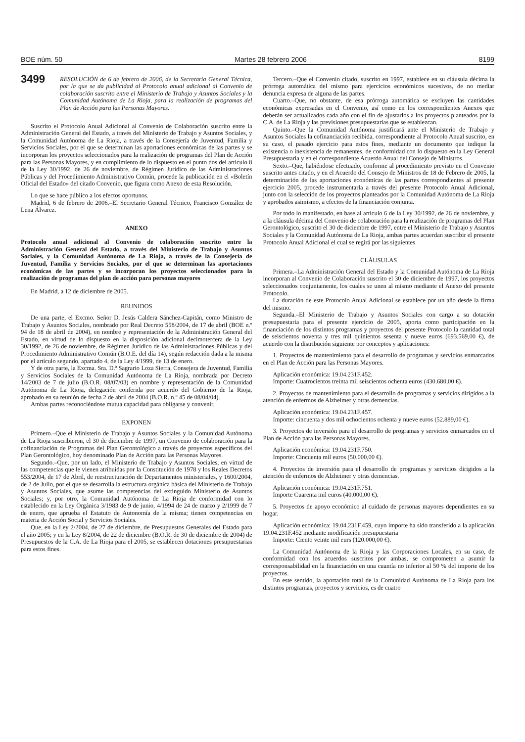BOE núm. 50 Martes 28 febrero 2006 8199
3499 RESOLUCIÓN de 6 de febrero de 2006, de la Secretaría General Técnica, por la que se da publicidad al Protocolo anual adicional al Convenio de colaboración suscrito entre el Ministerio de Trabajo y Asuntos Sociales y la Comunidad Autónoma de La Rioja, para la realización de programas del Plan de Acción para las Personas Mayores.
Suscrito el Protocolo Anual Adicional al Convenio de Colaboración suscrito entre la Administración General del Estado, a través del Ministerio de Trabajo y Asuntos Sociales, y la Comunidad Autónoma de La Rioja, a través de la Consejería de Juventud, Familia y Servicios Sociales, por el que se determinan las aportaciones económicas de las partes y se incorporan los proyectos seleccionados para la realización de programas del Plan de Acción para las Personas Mayores, y en cumplimiento de lo dispuesto en el punto dos del artículo 8 de la Ley 30/1992, de 26 de noviembre, de Régimen Jurídico de las Administraciones Públicas y del Procedimiento Administrativo Común, procede la publicación en el «Boletín Oficial del Estado» del citado Convenio, que figura como Anexo de esta Resolución.
Lo que se hace público a los efectos oportunos.
Madrid, 6 de febrero de 2006.–El Secretario General Técnico, Francisco González de Lena Álvarez.
ANEXO
Protocolo anual adicional al Convenio de colaboración suscrito entre la Administración General del Estado, a través del Ministerio de Trabajo y Asuntos Sociales, y la Comunidad Autónoma de La Rioja, a través de la Consejería de Juventud, Familia y Servicios Sociales, por el que se determinan las aportaciones económicas de las partes y se incorporan los proyectos seleccionados para la realización de programas del plan de acción para personas mayores
En Madrid, a 12 de diciembre de 2005.
REUNIDOS
De una parte, el Excmo. Señor D. Jesús Caldera Sánchez-Capitán, como Ministro de Trabajo y Asuntos Sociales, nombrado por Real Decreto 558/2004, de 17 de abril (BOE n.º 94 de 18 de abril de 2004), en nombre y representación de la Administración General del Estado, en virtud de lo dispuesto en la disposición adicional decimotercera de la Ley 30/1992, de 26 de noviembre, de Régimen Jurídico de las Administraciones Públicas y del Procedimiento Administrativo Común (B.O.E. del día 14), según redacción dada a la misma por el artículo segundo, apartado 4, de la Ley 4/1999, de 13 de enero.
Y de otra parte, la Excma. Sra. D.ª Sagrario Loza Sierra, Consejera de Juventud, Familia y Servicios Sociales de la Comunidad Autónoma de La Rioja, nombrada por Decreto 14/2003 de 7 de julio (B.O.R. 08/07/03) en nombre y representación de la Comunidad Autónoma de La Rioja, delegación conferida por acuerdo del Gobierno de la Rioja, aprobado en su reunión de fecha 2 de abril de 2004 (B.O.R. n.º 45 de 08/04/04).
Ambas partes reconociéndose mutua capacidad para obligarse y convenir,
EXPONEN
Primero.–Que el Ministerio de Trabajo y Asuntos Sociales y la Comunidad Autónoma de La Rioja suscribieron, el 30 de diciembre de 1997, un Convenio de colaboración para la cofinanciación de Programas del Plan Gerontológico a través de proyectos específicos del Plan Gerontológico, hoy denominado Plan de Acción para las Personas Mayores.
Segundo.–Que, por un lado, el Ministerio de Trabajo y Asuntos Sociales, en virtud de las competencias que le vienen atribuidas por la Constitución de 1978 y los Reales Decretos 553/2004, de 17 de Abril, de reestructuración de Departamentos ministeriales, y 1600/2004, de 2 de Julio, por el que se desarrolla la estructura orgánica básica del Ministerio de Trabajo y Asuntos Sociales, que asume las competencias del extinguido Ministerio de Asuntos Sociales; y, por otro, la Comunidad Autónoma de La Rioja de conformidad con lo establecido en la Ley Orgánica 3/1983 de 9 de junio, 4/1994 de 24 de marzo y 2/1999 de 7 de enero, que aprueba el Estatuto de Autonomía de la misma; tienen competencias en materia de Acción Social y Servicios Sociales.
Que, en la Ley 2/2004, de 27 de diciembre, de Presupuestos Generales del Estado para el año 2005; y en la Ley 8/2004, de 22 de diciembre (B.O.R. de 30 de diciembre de 2004) de Presupuestos de la C.A. de La Rioja para el 2005, se establecen dotaciones presupuestarias para estos fines.
Tercero.–Que el Convenio citado, suscrito en 1997, establece en su cláusula décima la prórroga automática del mismo para ejercicios económicos sucesivos, de no mediar denuncia expresa de alguna de las partes.
Cuarto.–Que, no obstante, de esa prórroga automática se excluyen las cantidades económicas expresadas en el Convenio, así como en los correspondientes Anexos que deberán ser actualizados cada año con el fin de ajustarlos a los proyectos planteados por la C.A. de La Rioja y las previsiones presupuestarias que se establezcan.
Quinto.–Que la Comunidad Autónoma justificará ante el Ministerio de Trabajo y Asuntos Sociales la cofinanciación recibida, correspondiente al Protocolo Anual suscrito, en su caso, el pasado ejercicio para estos fines, mediante un documento que indique la existencia o inexistencia de remanentes, de conformidad con lo dispuesto en la Ley General Presupuestaria y en el correspondiente Acuerdo Anual del Consejo de Ministros.
Sexto.–Que, habiéndose efectuado, conforme al procedimiento previsto en el Convenio suscrito antes citado, y en el Acuerdo del Consejo de Ministros de 18 de Febrero de 2005, la determinación de las aportaciones económicas de las partes correspondientes al presente ejercicio 2005, procede instrumentarla a través del presente Protocolo Anual Adicional, junto con la selección de los proyectos planteados por la Comunidad Autónoma de La Rioja y aprobados asimismo, a efectos de la financiación conjunta.
Por todo lo manifestado, en base al artículo 6 de la Ley 30/1992, de 26 de noviembre, y a la cláusula décima del Convenio de colaboración para la realización de programas del Plan Gerontológico, suscrito el 30 de diciembre de 1997, entre el Ministerio de Trabajo y Asuntos Sociales y la Comunidad Autónoma de La Rioja, ambas partes acuerdan suscribir el presente Protocolo Anual Adicional el cual se regirá por las siguientes
CLÁUSULAS
Primera.–La Administración General del Estado y la Comunidad Autónoma de La Rioja incorporan al Convenio de Colaboración suscrito el 30 de diciembre de 1997, los proyectos seleccionados conjuntamente, los cuales se unen al mismo mediante el Anexo del presente Protocolo.
La duración de este Protocolo Anual Adicional se establece por un año desde la firma del mismo.
Segunda.–El Ministerio de Trabajo y Asuntos Sociales con cargo a su dotación presupuestaria para el presente ejercicio de 2005, aporta como participación en la financiación de los distintos programas y proyectos del presente Protocolo la cantidad total de seiscientos noventa y tres mil quinientos sesenta y nueve euros (693.569,00 €), de acuerdo con la distribución siguiente por conceptos y aplicaciones:
1. Proyectos de mantenimiento para el desarrollo de programas y servicios enmarcados en el Plan de Acción para las Personas Mayores.
Aplicación económica: 19.04.231F.452.
Importe: Cuatrocientos treinta mil seiscientos ochenta euros (430.680,00 €).
2. Proyectos de mantenimiento para el desarrollo de programas y servicios dirigidos a la atención de enfermos de Alzheimer y otras demencias.
Aplicación económica: 19.04.231F.457.
Importe: cincuenta y dos mil ochocientos ochenta y nueve euros (52.889,00 €).
3. Proyectos de inversión para el desarrollo de programas y servicios enmarcados en el Plan de Acción para las Personas Mayores.
Aplicación económica: 19.04.231F.750.
Importe: Cincuenta mil euros (50.000,00 €).
4. Proyectos de inversión para el desarrollo de programas y servicios dirigidos a la atención de enfermos de Alzheimer y otras demencias.
Aplicación económica: 19.04.231F.751.
Importe Cuarenta mil euros (40.000,00 €).
5. Proyectos de apoyo económico al cuidado de personas mayores dependientes en su hogar.
Aplicación económica: 19.04.231F.459, cuyo importe ha sido transferido a la aplicación 19.04.231F.452 mediante modificación presupuestaria
Importe: Ciento veinte mil eurs (120.000,00 €).
La Comunidad Autónoma de la Rioja y las Corporaciones Locales, en su caso, de conformidad con los acuerdos suscritos por ambas, se comprometen a asumir la corresponsabilidad en la financiación en una cuantía no inferior al 50 % del importe de los proyectos.
En este sentido, la aportación total de la Comunidad Autónoma de La Rioja para los distintos programas, proyectos y servicios, es de cuatro